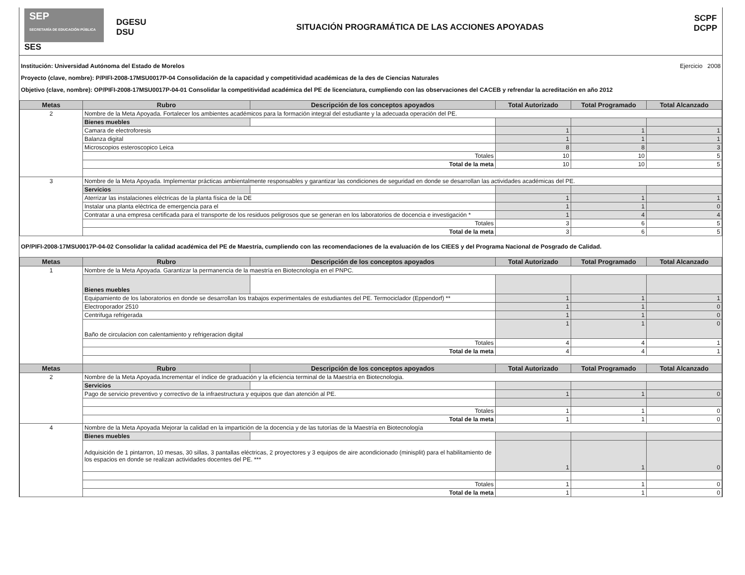SEP
SECRETARÍA DE EDUCACIÓN PÚBLICA
SES
DGESU
DSU
SITUACIÓN PROGRAMÁTICA DE LAS ACCIONES APOYADAS
SCPF
DCPP
Institución: Universidad Autónoma del Estado de Morelos Ejercicio 2008
Proyecto (clave, nombre): P/PIFI-2008-17MSU0017P-04 Consolidación de la capacidad y competitividad académicas de la des de Ciencias Naturales
Objetivo (clave, nombre): OP/PIFI-2008-17MSU0017P-04-01 Consolidar la competitividad académica del PE de licenciatura, cumpliendo con las observaciones del CACEB y refrendar la acreditación en año 2012
| Metas | Rubro | Descripción de los conceptos apoyados | Total Autorizado | Total Programado | Total Alcanzado |
| --- | --- | --- | --- | --- | --- |
| 2 | Nombre de la Meta Apoyada. Fortalecer los ambientes académicos para la formación integral del estudiante y la adecuada operación del PE. | | | | |
| | Bienes muebles | | | | |
| | Camara de electroforesis | | 1 | 1 | 1 |
| | Balanza digital | | 1 | 1 | 1 |
| | Microscopios esteroscopico Leica | | 8 | 8 | 3 |
| | Totales | | 10 | 10 | 5 |
| | Total de la meta | | 10 | 10 | 5 |
| 3 | Nombre de la Meta Apoyada. Implementar prácticas ambientalmente responsables y garantizar las condiciones de seguridad en donde se desarrollan las actividades académicas del PE. | | | | |
| | Servicios | | | | |
| | Aterrizar las instalaciones eléctricas de la planta física de la DE | | 1 | 1 | 1 |
| | Instalar una planta eléctrica de emergencia para el | | 1 | 1 | 0 |
| | Contratar a una empresa certificada para el transporte de los residuos peligrosos que se generan en los laboratorios de docencia e investigación * | | 1 | 4 | 4 |
| | Totales | | 3 | 6 | 5 |
| | Total de la meta | | 3 | 6 | 5 |
OP/PIFI-2008-17MSU0017P-04-02 Consolidar la calidad académica del PE de Maestría, cumpliendo con las recomendaciones de la evaluación de los CIEES y del Programa Nacional de Posgrado de Calidad.
| Metas | Rubro | Descripción de los conceptos apoyados | Total Autorizado | Total Programado | Total Alcanzado |
| --- | --- | --- | --- | --- | --- |
| 1 | Nombre de la Meta Apoyada. Garantizar la permanencia de la maestría en Biotecnología en el PNPC. | | | | |
| | Bienes muebles | | | | |
| | Equipamiento de los laboratorios en donde se desarrollan los trabajos experimentales de estudiantes del PE. Termociclador (Eppendorf) ** | | 1 | 1 | 1 |
| | Electroporador 2510 | | 1 | 1 | 0 |
| | Centrifuga refrigerada | | 1 | 1 | 0 |
| | Baño de circulacion con calentamiento y refrigeracion digital | | 1 | 1 | 0 |
| | Totales | | 4 | 4 | 1 |
| | Total de la meta | | 4 | 4 | 1 |
| Metas | Rubro | Descripción de los conceptos apoyados | Total Autorizado | Total Programado | Total Alcanzado |
| 2 | Nombre de la Meta Apoyada.Incrementar el índice de graduación y la eficiencia terminal de la Maestría en Biotecnologia. | | | | |
| | Servicios | | | | |
| | Pago de servicio preventivo y correctivo de la infraestructura y equipos que dan atención al PE. | | 1 | 1 | 0 |
| | Totales | | 1 | 1 | 0 |
| | Total de la meta | | 1 | 1 | 0 |
| 4 | Nombre de la Meta Apoyada Mejorar la calidad en la impartición de la docencia y de las tutorías de la Maestría en Biotecnología | | | | |
| | Bienes muebles | | | | |
| | Adquisición de 1 pintarron, 10 mesas, 30 sillas, 3 pantallas eléctricas, 2 proyectores y 3 equipos de aire acondicionado (minisplit) para el habilitamiento de los espacios en donde se realizan actividades docentes del PE. *** | | 1 | 1 | 0 |
| | Totales | | 1 | 1 | 0 |
| | Total de la meta | | 1 | 1 | 0 |